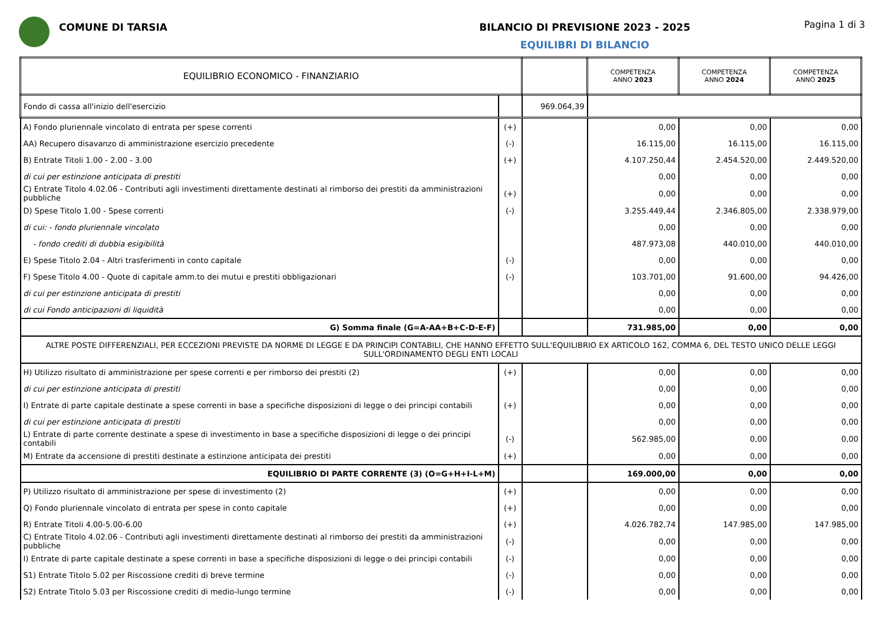COMUNE DI TARSIA BILANCIO DI PREVISIONE 2023 - 2025
EQUILIBRI DI BILANCIO
Pagina 1 di 3
| EQUILIBRIO ECONOMICO - FINANZIARIO | | | COMPETENZA ANNO 2023 | COMPETENZA ANNO 2024 | COMPETENZA ANNO 2025 |
| --- | --- | --- | --- | --- | --- |
| Fondo di cassa all'inizio dell'esercizio | | 969.064,39 | | | |
| A) Fondo pluriennale vincolato di entrata per spese correnti | (+) | | 0,00 | 0,00 | 0,00 |
| AA) Recupero disavanzo di amministrazione esercizio precedente | (-) | | 16.115,00 | 16.115,00 | 16.115,00 |
| B) Entrate Titoli 1.00 - 2.00 - 3.00 | (+) | | 4.107.250,44 | 2.454.520,00 | 2.449.520,00 |
| di cui per estinzione anticipata di prestiti | | | 0,00 | 0,00 | 0,00 |
| C) Entrate Titolo 4.02.06 - Contributi agli investimenti direttamente destinati al rimborso dei prestiti da amministrazioni pubbliche | (+) | | 0,00 | 0,00 | 0,00 |
| D) Spese Titolo 1.00 - Spese correnti | (-) | | 3.255.449,44 | 2.346.805,00 | 2.338.979,00 |
| di cui: - fondo pluriennale vincolato | | | 0,00 | 0,00 | 0,00 |
| - fondo crediti di dubbia esigibilità | | | 487.973,08 | 440.010,00 | 440.010,00 |
| E) Spese Titolo 2.04 - Altri trasferimenti in conto capitale | (-) | | 0,00 | 0,00 | 0,00 |
| F) Spese Titolo 4.00 - Quote di capitale amm.to dei mutui e prestiti obbligazionari | (-) | | 103.701,00 | 91.600,00 | 94.426,00 |
| di cui per estinzione anticipata di prestiti | | | 0,00 | 0,00 | 0,00 |
| di cui Fondo anticipazioni di liquidità | | | 0,00 | 0,00 | 0,00 |
| G) Somma finale (G=A-AA+B+C-D-E-F) | | | 731.985,00 | 0,00 | 0,00 |
| ALTRE POSTE DIFFERENZIALI, PER ECCEZIONI PREVISTE DA NORME DI LEGGE E DA PRINCIPI CONTABILI, CHE HANNO EFFETTO SULL'EQUILIBRIO EX ARTICOLO 162, COMMA 6, DEL TESTO UNICO DELLE LEGGI SULL'ORDINAMENTO DEGLI ENTI LOCALI | | | | | |
| H) Utilizzo risultato di amministrazione per spese correnti e per rimborso dei prestiti (2) | (+) | | 0,00 | 0,00 | 0,00 |
| di cui per estinzione anticipata di prestiti | | | 0,00 | 0,00 | 0,00 |
| I) Entrate di parte capitale destinate a spese correnti in base a specifiche disposizioni di legge o dei principi contabili | (+) | | 0,00 | 0,00 | 0,00 |
| di cui per estinzione anticipata di prestiti | | | 0,00 | 0,00 | 0,00 |
| L) Entrate di parte corrente destinate a spese di investimento in base a specifiche disposizioni di legge o dei principi contabili | (-) | | 562.985,00 | 0,00 | 0,00 |
| M) Entrate da accensione di prestiti destinate a estinzione anticipata dei prestiti | (+) | | 0,00 | 0,00 | 0,00 |
| EQUILIBRIO DI PARTE CORRENTE (3) (O=G+H+I-L+M) | | | 169.000,00 | 0,00 | 0,00 |
| P) Utilizzo risultato di amministrazione per spese di investimento (2) | (+) | | 0,00 | 0,00 | 0,00 |
| Q) Fondo pluriennale vincolato di entrata per spese in conto capitale | (+) | | 0,00 | 0,00 | 0,00 |
| R) Entrate Titoli 4.00-5.00-6.00 | (+) | | 4.026.782,74 | 147.985,00 | 147.985,00 |
| C) Entrate Titolo 4.02.06 - Contributi agli investimenti direttamente destinati al rimborso dei prestiti da amministrazioni pubbliche | (-) | | 0,00 | 0,00 | 0,00 |
| I) Entrate di parte capitale destinate a spese correnti in base a specifiche disposizioni di legge o dei principi contabili | (-) | | 0,00 | 0,00 | 0,00 |
| S1) Entrate Titolo 5.02 per Riscossione crediti di breve termine | (-) | | 0,00 | 0,00 | 0,00 |
| S2) Entrate Titolo 5.03 per Riscossione crediti di medio-lungo termine | (-) | | 0,00 | 0,00 | 0,00 |